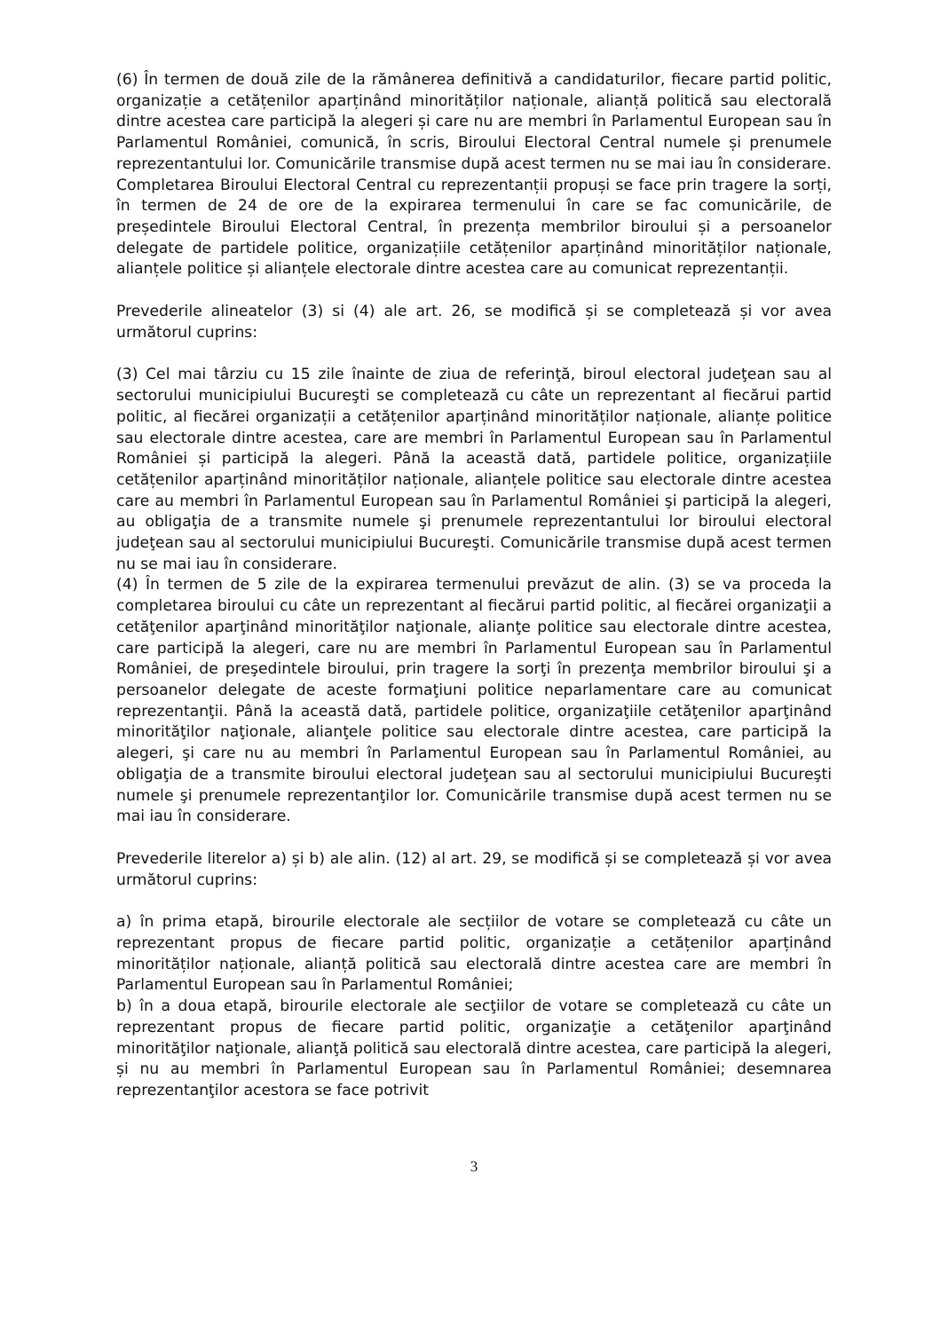(6) În termen de două zile de la rămânerea definitivă a candidaturilor, fiecare partid politic, organizație a cetățenilor aparținând minorităților naționale, alianță politică sau electorală dintre acestea care participă la alegeri și care nu are membri în Parlamentul European sau în Parlamentul României, comunică, în scris, Biroului Electoral Central numele și prenumele reprezentantului lor. Comunicările transmise după acest termen nu se mai iau în considerare.
Completarea Biroului Electoral Central cu reprezentanții propuși se face prin tragere la sorți, în termen de 24 de ore de la expirarea termenului în care se fac comunicările, de președintele Biroului Electoral Central, în prezența membrilor biroului și a persoanelor delegate de partidele politice, organizațiile cetățenilor aparținând minorităților naționale, alianțele politice și alianțele electorale dintre acestea care au comunicat reprezentanții.
Prevederile alineatelor (3) si (4) ale art. 26, se modifică și se completează și vor avea următorul cuprins:
(3) Cel mai târziu cu 15 zile înainte de ziua de referinţă, biroul electoral judeţean sau al sectorului municipiului Bucureşti se completează cu câte un reprezentant al fiecărui partid politic, al fiecărei organizații a cetățenilor aparținând minorităților naționale, alianțe politice sau electorale dintre acestea, care are membri în Parlamentul European sau în Parlamentul României și participă la alegeri. Până la această dată, partidele politice, organizațiile cetățenilor aparținând minorităților naționale, alianțele politice sau electorale dintre acestea care au membri în Parlamentul European sau în Parlamentul României şi participă la alegeri, au obligaţia de a transmite numele şi prenumele reprezentantului lor biroului electoral judeţean sau al sectorului municipiului Bucureşti. Comunicările transmise după acest termen nu se mai iau în considerare.
(4) În termen de 5 zile de la expirarea termenului prevăzut de alin. (3) se va proceda la completarea biroului cu câte un reprezentant al fiecărui partid politic, al fiecărei organizaţii a cetăţenilor aparţinând minorităţilor naţionale, alianţe politice sau electorale dintre acestea, care participă la alegeri, care nu are membri în Parlamentul European sau în Parlamentul României, de preşedintele biroului, prin tragere la sorţi în prezenţa membrilor biroului şi a persoanelor delegate de aceste formaţiuni politice neparlamentare care au comunicat reprezentanţii. Până la această dată, partidele politice, organizaţiile cetăţenilor aparţinând minorităţilor naţionale, alianţele politice sau electorale dintre acestea, care participă la alegeri, şi care nu au membri în Parlamentul European sau în Parlamentul României, au obligaţia de a transmite biroului electoral judeţean sau al sectorului municipiului Bucureşti numele şi prenumele reprezentanţilor lor. Comunicările transmise după acest termen nu se mai iau în considerare.
Prevederile literelor a) și b) ale alin. (12) al art. 29, se modifică și se completează și vor avea următorul cuprins:
a) în prima etapă, birourile electorale ale secțiilor de votare se completează cu câte un reprezentant propus de fiecare partid politic, organizație a cetățenilor aparținând minorităților naționale, alianță politică sau electorală dintre acestea care are membri în Parlamentul European sau în Parlamentul României;
b) în a doua etapă, birourile electorale ale secţiilor de votare se completează cu câte un reprezentant propus de fiecare partid politic, organizaţie a cetăţenilor aparţinând minorităţilor naţionale, alianţă politică sau electorală dintre acestea, care participă la alegeri, și nu au membri în Parlamentul European sau în Parlamentul României; desemnarea reprezentanţilor acestora se face potrivit
3